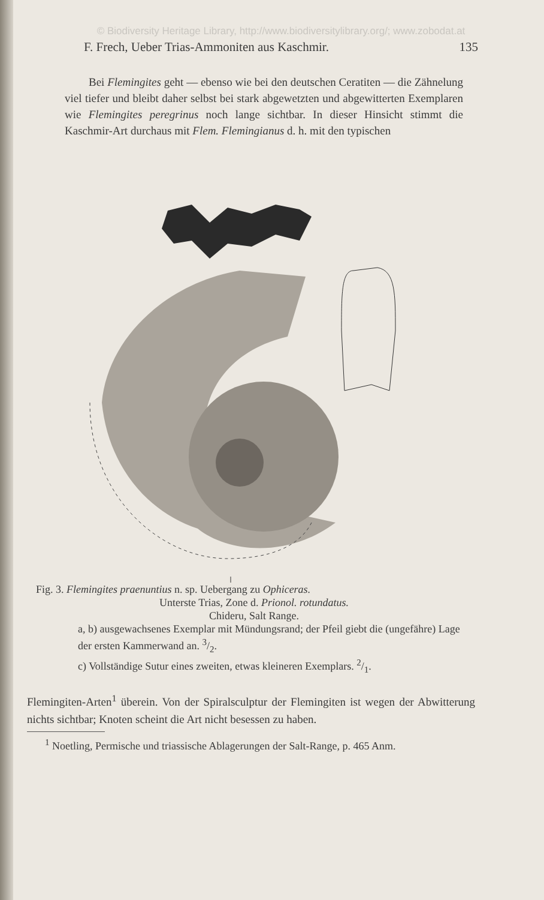© Biodiversity Heritage Library, http://www.biodiversitylibrary.org/; www.zobodat.at
F. Frech, Ueber Trias-Ammoniten aus Kaschmir. 135
Bei Flemingites geht — ebenso wie bei den deutschen Ceratiten — die Zähnelung viel tiefer und bleibt daher selbst bei stark abgewetzten und abgewitterten Exemplaren wie Flemingites peregrinus noch lange sichtbar. In dieser Hinsicht stimmt die Kaschmir-Art durchaus mit Flem. Flemingianus d. h. mit den typischen
Fig. 3. Flemingites praenuntius n. sp. Uebergang zu Ophiceras.
Unterste Trias, Zone d. Prionol. rotundatus.
Chideru, Salt Range.
a, b) ausgewachsenes Exemplar mit Mündungsrand; der Pfeil giebt die (ungefähre) Lage der ersten Kammerwand an. 3/2.
c) Vollständige Sutur eines zweiten, etwas kleineren Exemplars. 2/1.
Flemingiten-Arten<sup>1</sup> überein. Von der Spiralsculptur der Flemingiten ist wegen der Abwitterung nichts sichtbar; Knoten scheint die Art nicht besessen zu haben.
<sup>1</sup> Noetling, Permische und triassische Ablagerungen der Salt-Range, p. 465 Anm.